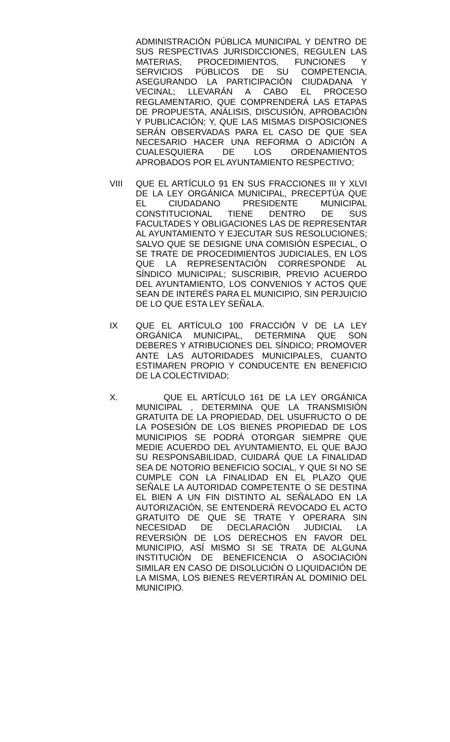ADMINISTRACIÓN PÚBLICA MUNICIPAL Y DENTRO DE SUS RESPECTIVAS JURISDICCIONES, REGULEN LAS MATERIAS, PROCEDIMIENTOS, FUNCIONES Y SERVICIOS PÚBLICOS DE SU COMPETENCIA, ASEGURANDO LA PARTICIPACIÓN CIUDADANA Y VECINAL; LLEVARÁN A CABO EL PROCESO REGLAMENTARIO, QUE COMPRENDERÁ LAS ETAPAS DE PROPUESTA, ANÁLISIS, DISCUSIÓN, APROBACIÓN Y PUBLICACIÓN; Y, QUE LAS MISMAS DISPOSICIONES SERÁN OBSERVADAS PARA EL CASO DE QUE SEA NECESARIO HACER UNA REFORMA O ADICIÓN A CUALESQUIERA DE LOS ORDENAMIENTOS APROBADOS POR EL AYUNTAMIENTO RESPECTIVO;
VIII QUE EL ARTÍCULO 91 EN SUS FRACCIONES III Y XLVI DE LA LEY ORGÁNICA MUNICIPAL, PRECEPTÚA QUE EL CIUDADANO PRESIDENTE MUNICIPAL CONSTITUCIONAL TIENE DENTRO DE SUS FACULTADES Y OBLIGACIONES LAS DE REPRESENTAR AL AYUNTAMIENTO Y EJECUTAR SUS RESOLUCIONES; SALVO QUE SE DESIGNE UNA COMISIÓN ESPECIAL, O SE TRATE DE PROCEDIMIENTOS JUDICIALES, EN LOS QUE LA REPRESENTACIÓN CORRESPONDE AL SÍNDICO MUNICIPAL; SUSCRIBIR, PREVIO ACUERDO DEL AYUNTAMIENTO, LOS CONVENIOS Y ACTOS QUE SEAN DE INTERÉS PARA EL MUNICIPIO, SIN PERJUICIO DE LO QUE ESTA LEY SEÑALA.
IX QUE EL ARTÍCULO 100 FRACCIÓN V DE LA LEY ORGÁNICA MUNICIPAL, DETERMINA QUE SON DEBERES Y ATRIBUCIONES DEL SÍNDICO; PROMOVER ANTE LAS AUTORIDADES MUNICIPALES, CUANTO ESTIMAREN PROPIO Y CONDUCENTE EN BENEFICIO DE LA COLECTIVIDAD;
X. QUE EL ARTÍCULO 161 DE LA LEY ORGÁNICA MUNICIPAL , DETERMINA QUE LA TRANSMISIÓN GRATUITA DE LA PROPIEDAD, DEL USUFRUCTO O DE LA POSESIÓN DE LOS BIENES PROPIEDAD DE LOS MUNICIPIOS SE PODRÁ OTORGAR SIEMPRE QUE MEDIE ACUERDO DEL AYUNTAMIENTO, EL QUE BAJO SU RESPONSABILIDAD, CUIDARÁ QUE LA FINALIDAD SEA DE NOTORIO BENEFICIO SOCIAL, Y QUE SI NO SE CUMPLE CON LA FINALIDAD EN EL PLAZO QUE SEÑALE LA AUTORIDAD COMPETENTE O SE DESTINA EL BIEN A UN FIN DISTINTO AL SEÑALADO EN LA AUTORIZACIÓN, SE ENTENDERÁ REVOCADO EL ACTO GRATUITO DE QUE SE TRATE Y OPERARA SIN NECESIDAD DE DECLARACIÓN JUDICIAL LA REVERSIÓN DE LOS DERECHOS EN FAVOR DEL MUNICIPIO, ASÍ MISMO SI SE TRATA DE ALGUNA INSTITUCIÓN DE BENEFICENCIA O ASOCIACIÓN SIMILAR EN CASO DE DISOLUCIÓN O LIQUIDACIÓN DE LA MISMA, LOS BIENES REVERTIRÁN AL DOMINIO DEL MUNICIPIO.